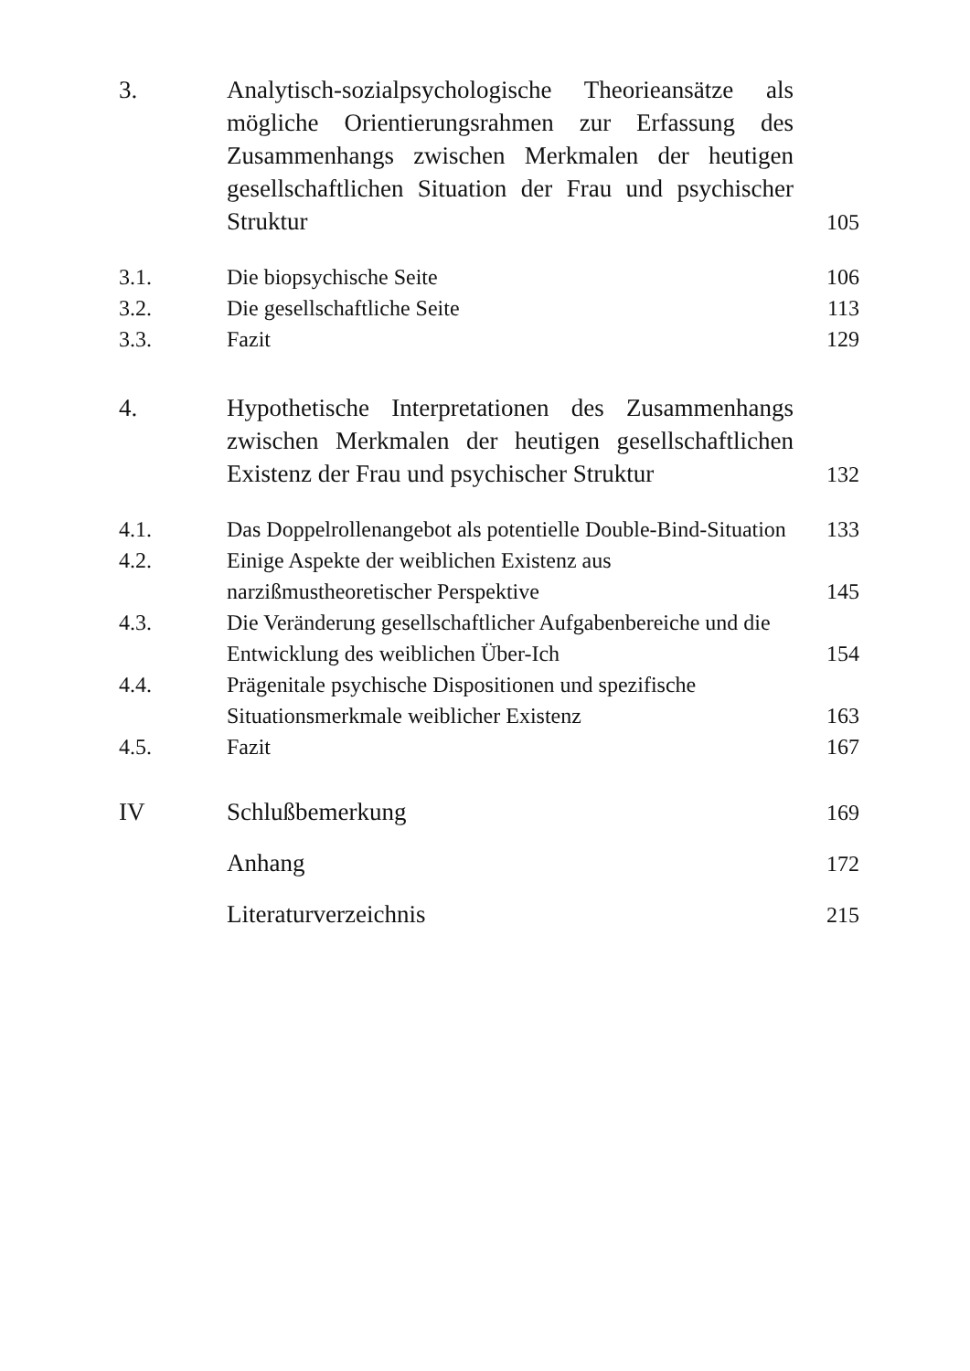3.
Analytisch-sozialpsychologische Theorieansätze als mögliche Orientierungsrahmen zur Erfassung des Zusammenhangs zwischen Merkmalen der heutigen gesellschaftlichen Situation der Frau und psychischer Struktur
105
3.1.
Die biopsychische Seite
106
3.2.
Die gesellschaftliche Seite
113
3.3.
Fazit
129
4.
Hypothetische Interpretationen des Zusammenhangs zwischen Merkmalen der heutigen gesellschaftlichen Existenz der Frau und psychischer Struktur
132
4.1.
Das Doppelrollenangebot als potentielle Double-Bind-Situation
133
4.2.
Einige Aspekte der weiblichen Existenz aus narzißmustheoretischer Perspektive
145
4.3.
Die Veränderung gesellschaftlicher Aufgabenbereiche und die Entwicklung des weiblichen Über-Ich
154
4.4.
Prägenitale psychische Dispositionen und spezifische Situationsmerkmale weiblicher Existenz
163
4.5.
Fazit
167
IV
Schlußbemerkung
169
Anhang
172
Literaturverzeichnis
215